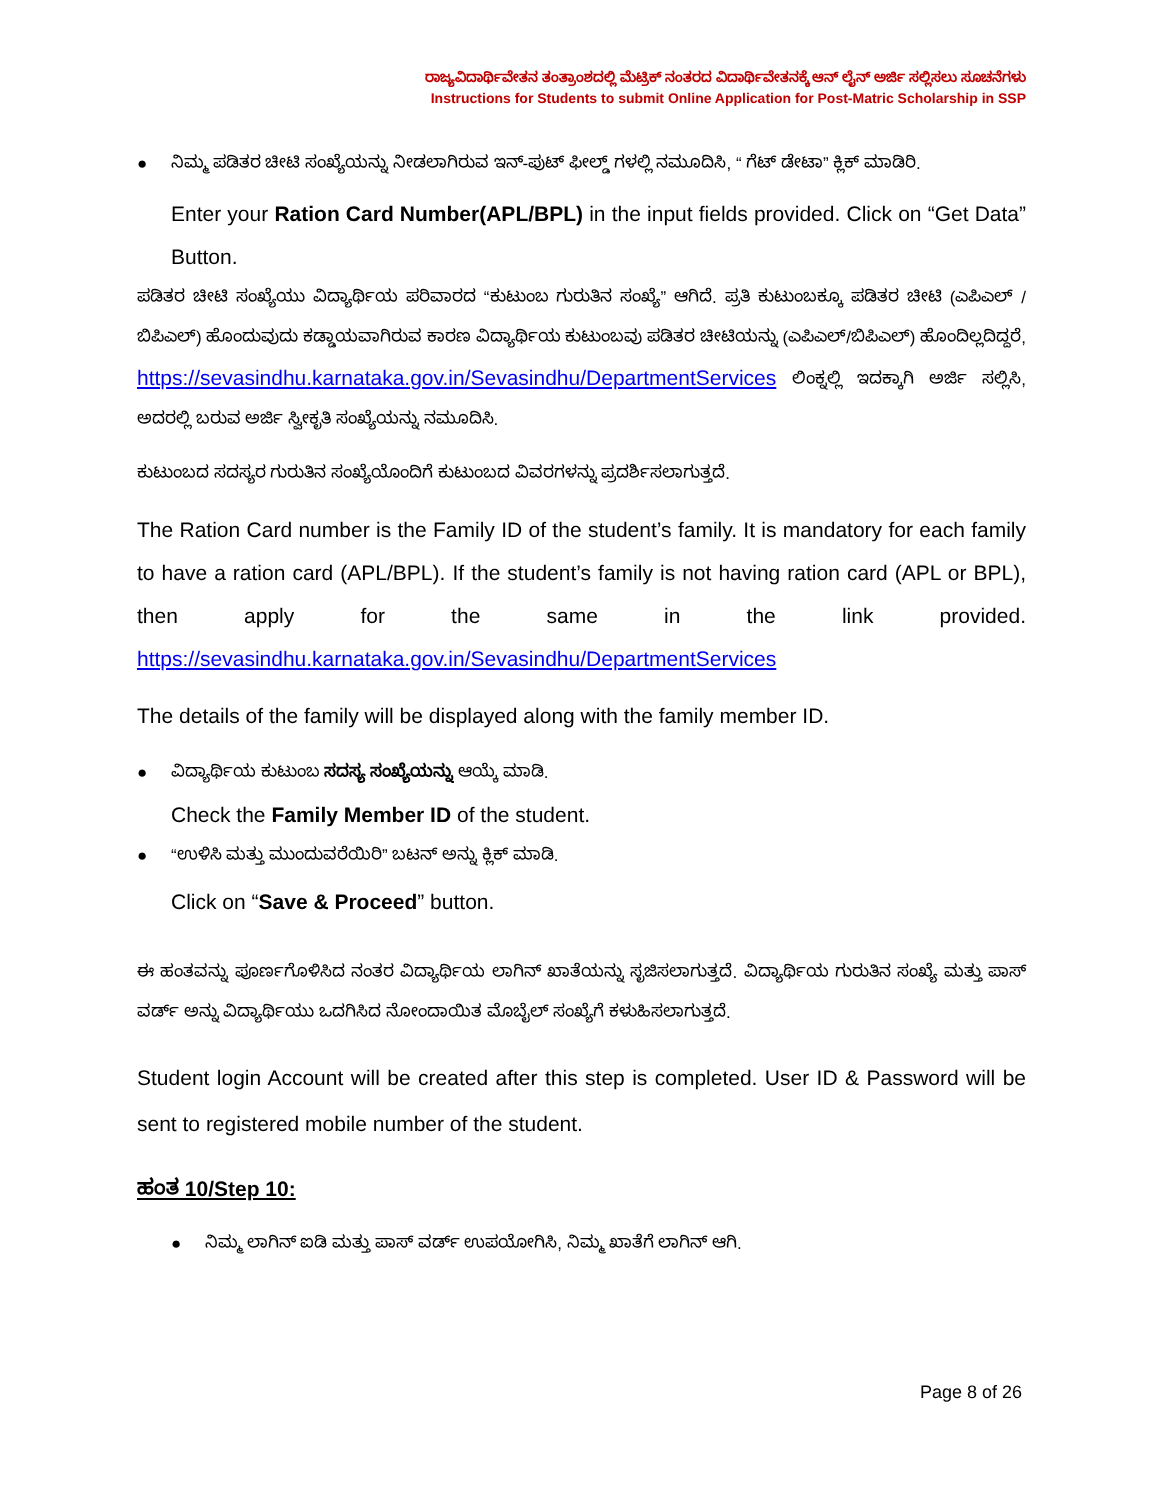ರಾಜ್ಯವಿದಾರ್ಥಿವೇತನ ತಂತ್ರಾಂಶದಲ್ಲಿ ಮೆಟ್ರಿಕ್ ನಂತರದ ವಿದಾರ್ಥಿವೇತನಕ್ಕೆ ಆನ್ ಲೈನ್ ಅರ್ಜಿ ಸಲ್ಲಿಸಲು ಸೂಚನೆಗಳು
Instructions for Students to submit Online Application for Post-Matric Scholarship in SSP
● ನಿಮ್ಮ ಪಡಿತರ ಚೀಟಿ ಸಂಖ್ಯೆಯನ್ನು ನೀಡಲಾಗಿರುವ ಇನ್-ಪುಟ್ ಫೀಲ್ಡ್ ಗಳಲ್ಲಿ ನಮೂದಿಸಿ, “ ಗೆಟ್ ಡೇಟಾ” ಕ್ಲಿಕ್ ಮಾಡಿರಿ.
Enter your Ration Card Number(APL/BPL) in the input fields provided. Click on “Get Data” Button.
ಪಡಿತರ ಚೀಟಿ ಸಂಖ್ಯೆಯು ವಿದ್ಯಾರ್ಥಿಯ ಪರಿವಾರದ “ಕುಟುಂಬ ಗುರುತಿನ ಸಂಖ್ಯೆ” ಆಗಿದೆ. ಪ್ರತಿ ಕುಟುಂಬಕ್ಕೂ ಪಡಿತರ ಚೀಟಿ (ಎಪಿಎಲ್ / ಬಿಪಿಎಲ್) ಹೊಂದುವುದು ಕಡ್ಡಾಯವಾಗಿರುವ ಕಾರಣ ವಿದ್ಯಾರ್ಥಿಯ ಕುಟುಂಬವು ಪಡಿತರ ಚೀಟಿಯನ್ನು (ಎಪಿಎಲ್/ಬಿಪಿಎಲ್) ಹೊಂದಿಲ್ಲದಿದ್ದರೆ, https://sevasindhu.karnataka.gov.in/Sevasindhu/DepartmentServices ಲಿಂಕ್ನಲ್ಲಿ ಇದಕ್ಕಾಗಿ ಅರ್ಜಿ ಸಲ್ಲಿಸಿ, ಅದರಲ್ಲಿ ಬರುವ ಅರ್ಜಿ ಸ್ವೀಕೃತಿ ಸಂಖ್ಯೆಯನ್ನು ನಮೂದಿಸಿ.
ಕುಟುಂಬದ ಸದಸ್ಯರ ಗುರುತಿನ ಸಂಖ್ಯೆಯೊಂದಿಗೆ ಕುಟುಂಬದ ವಿವರಗಳನ್ನು ಪ್ರದರ್ಶಿಸಲಾಗುತ್ತದೆ.
The Ration Card number is the Family ID of the student’s family. It is mandatory for each family to have a ration card (APL/BPL). If the student’s family is not having ration card (APL or BPL), then apply for the same in the link provided. https://sevasindhu.karnataka.gov.in/Sevasindhu/DepartmentServices
The details of the family will be displayed along with the family member ID.
● ವಿದ್ಯಾರ್ಥಿಯ ಕುಟುಂಬ ಸದಸ್ಯ ಸಂಖ್ಯೆಯನ್ನು ಆಯ್ಕೆ ಮಾಡಿ.
Check the Family Member ID of the student.
● “ಉಳಿಸಿ ಮತ್ತು ಮುಂದುವರೆಯಿರಿ” ಬಟನ್ ಅನ್ನು ಕ್ಲಿಕ್ ಮಾಡಿ.
Click on “Save & Proceed” button.
ಈ ಹಂತವನ್ನು ಪೂರ್ಣಗೊಳಿಸಿದ ನಂತರ ವಿದ್ಯಾರ್ಥಿಯ ಲಾಗಿನ್ ಖಾತೆಯನ್ನು ಸೃಜಿಸಲಾಗುತ್ತದೆ. ವಿದ್ಯಾರ್ಥಿಯ ಗುರುತಿನ ಸಂಖ್ಯೆ ಮತ್ತು ಪಾಸ್ ವರ್ಡ್ ಅನ್ನು ವಿದ್ಯಾರ್ಥಿಯು ಒದಗಿಸಿದ ನೋಂದಾಯಿತ ಮೊಬೈಲ್ ಸಂಖ್ಯೆಗೆ ಕಳುಹಿಸಲಾಗುತ್ತದೆ.
Student login Account will be created after this step is completed. User ID & Password will be sent to registered mobile number of the student.
ಹಂತ 10/Step 10:
● ನಿಮ್ಮ ಲಾಗಿನ್ ಐಡಿ ಮತ್ತು ಪಾಸ್ ವರ್ಡ್ ಉಪಯೋಗಿಸಿ, ನಿಮ್ಮ ಖಾತೆಗೆ ಲಾಗಿನ್ ಆಗಿ.
Page 8 of 26